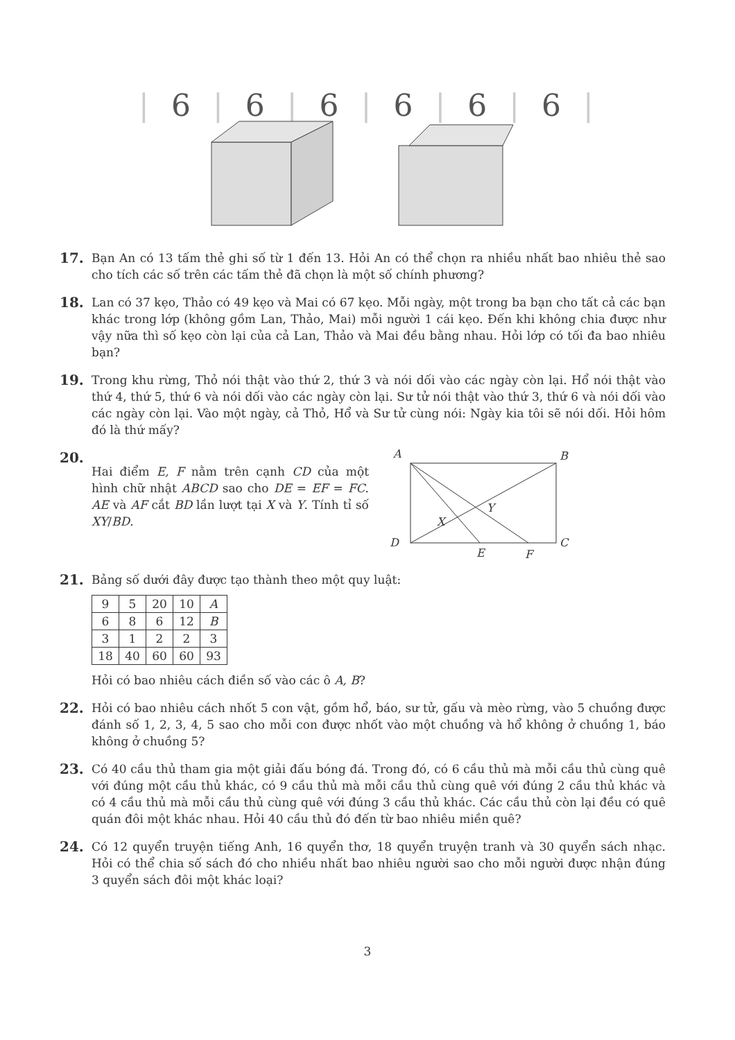| 6 | 6 | 6 | 6 | 6 | 6 |
17.
Bạn An có 13 tấm thẻ ghi số từ 1 đến 13. Hỏi An có thể chọn ra nhiều nhất bao nhiêu thẻ sao cho tích các số trên các tấm thẻ đã chọn là một số chính phương?
18.
Lan có 37 kẹo, Thảo có 49 kẹo và Mai có 67 kẹo. Mỗi ngày, một trong ba bạn cho tất cả các bạn khác trong lớp (không gồm Lan, Thảo, Mai) mỗi người 1 cái kẹo. Đến khi không chia được như vậy nữa thì số kẹo còn lại của cả Lan, Thảo và Mai đều bằng nhau. Hỏi lớp có tối đa bao nhiêu bạn?
19.
Trong khu rừng, Thỏ nói thật vào thứ 2, thứ 3 và nói dối vào các ngày còn lại. Hổ nói thật vào thứ 4, thứ 5, thứ 6 và nói dối vào các ngày còn lại. Sư tử nói thật vào thứ 3, thứ 6 và nói dối vào các ngày còn lại. Vào một ngày, cả Thỏ, Hổ và Sư tử cùng nói: Ngày kia tôi sẽ nói dối. Hỏi hôm đó là thứ mấy?
20.
Hai điểm E, F nằm trên cạnh CD của một hình chữ nhật ABCD sao cho DE = EF = FC. AE và AF cắt BD lần lượt tại X và Y. Tính tỉ số XY/BD.
A
B
D
C
E
F
Y
X
21.
Bảng số dưới đây được tạo thành theo một quy luật:
| 9 | 5 | 20 | 10 | A |
| 6 | 8 | 6 | 12 | B |
| 3 | 1 | 2 | 2 | 3 |
| 18 | 40 | 60 | 60 | 93 |
Hỏi có bao nhiêu cách điền số vào các ô A, B?
22.
Hỏi có bao nhiêu cách nhốt 5 con vật, gồm hổ, báo, sư tử, gấu và mèo rừng, vào 5 chuồng được đánh số 1, 2, 3, 4, 5 sao cho mỗi con được nhốt vào một chuồng và hổ không ở chuồng 1, báo không ở chuồng 5?
23.
Có 40 cầu thủ tham gia một giải đấu bóng đá. Trong đó, có 6 cầu thủ mà mỗi cầu thủ cùng quê với đúng một cầu thủ khác, có 9 cầu thủ mà mỗi cầu thủ cùng quê với đúng 2 cầu thủ khác và có 4 cầu thủ mà mỗi cầu thủ cùng quê với đúng 3 cầu thủ khác. Các cầu thủ còn lại đều có quê quán đôi một khác nhau. Hỏi 40 cầu thủ đó đến từ bao nhiêu miền quê?
24.
Có 12 quyển truyện tiếng Anh, 16 quyển thơ, 18 quyển truyện tranh và 30 quyển sách nhạc. Hỏi có thể chia số sách đó cho nhiều nhất bao nhiêu người sao cho mỗi người được nhận đúng 3 quyển sách đôi một khác loại?
3